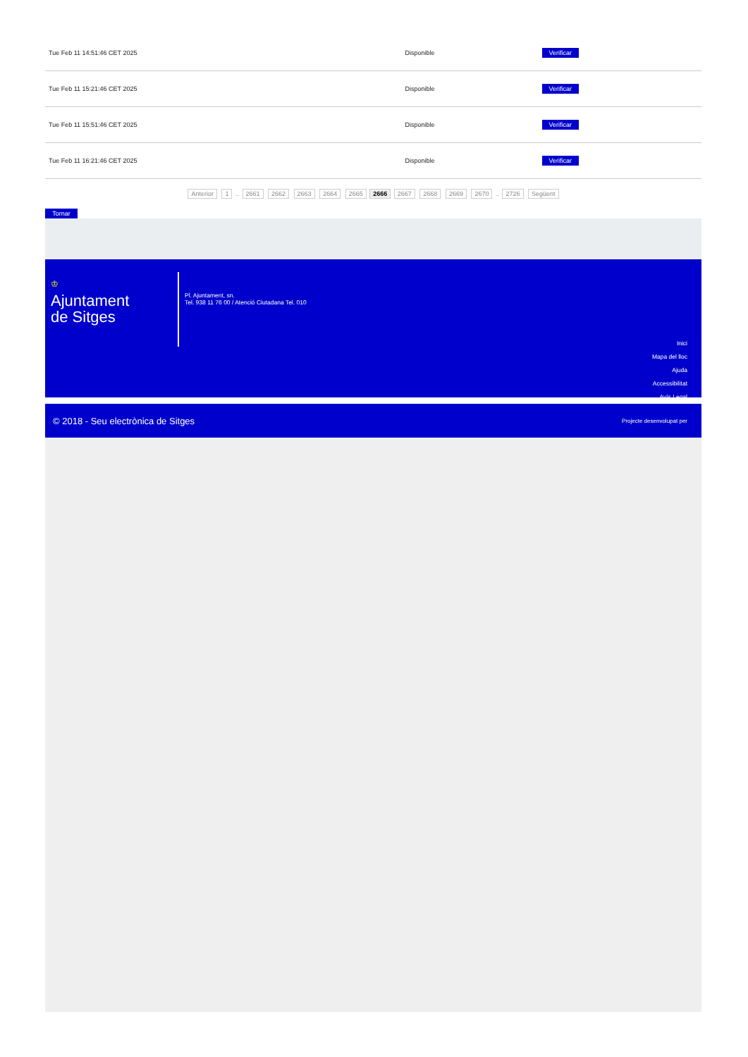| Tue Feb 11 14:51:46 CET 2025 | Disponible | Verificar |
| Tue Feb 11 15:21:46 CET 2025 | Disponible | Verificar |
| Tue Feb 11 15:51:46 CET 2025 | Disponible | Verificar |
| Tue Feb 11 16:21:46 CET 2025 | Disponible | Verificar |
Anterior 1 .. 2661 2662 2663 2664 2665 2666 2667 2668 2669 2670 .. 2726 Següent
Tornar
♔
Ajuntament
de Sitges
Pl. Ajuntament, sn.
Tel. 938 11 76 00 / Atenció Ciutadana Tel. 010
Inici
Mapa del lloc
Ajuda
Accessibilitat
Avís Legal
© 2018 - Seu electrònica de Sitges Projecte desenvolupat per